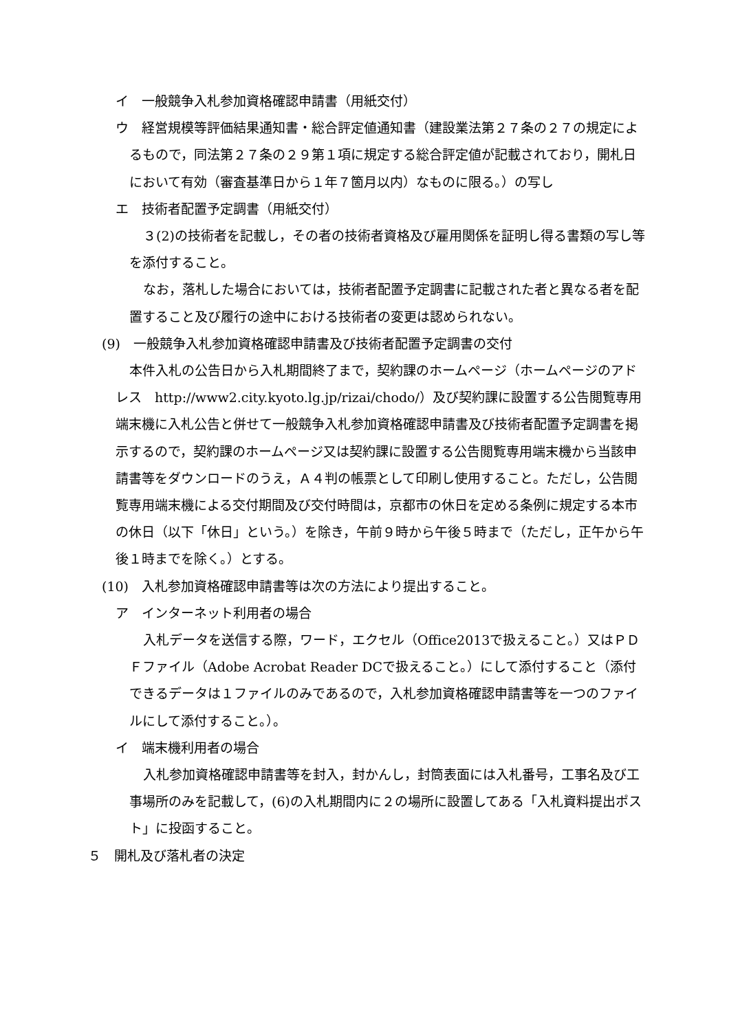イ　一般競争入札参加資格確認申請書（用紙交付）
ウ　経営規模等評価結果通知書・総合評定値通知書（建設業法第２７条の２７の規定によるもので，同法第２７条の２９第１項に規定する総合評定値が記載されており，開札日において有効（審査基準日から１年７箇月以内）なものに限る。）の写し
エ　技術者配置予定調書（用紙交付）
３(2)の技術者を記載し，その者の技術者資格及び雇用関係を証明し得る書類の写し等を添付すること。
なお，落札した場合においては，技術者配置予定調書に記載された者と異なる者を配置すること及び履行の途中における技術者の変更は認められない。
(9)　一般競争入札参加資格確認申請書及び技術者配置予定調書の交付
本件入札の公告日から入札期間終了まで，契約課のホームページ（ホームページのアドレス　http://www2.city.kyoto.lg.jp/rizai/chodo/）及び契約課に設置する公告閲覧専用端末機に入札公告と併せて一般競争入札参加資格確認申請書及び技術者配置予定調書を掲示するので，契約課のホームページ又は契約課に設置する公告閲覧専用端末機から当該申請書等をダウンロードのうえ，Ａ４判の帳票として印刷し使用すること。ただし，公告閲覧専用端末機による交付期間及び交付時間は，京都市の休日を定める条例に規定する本市の休日（以下「休日」という。）を除き，午前９時から午後５時まで（ただし，正午から午後１時までを除く。）とする。
(10)　入札参加資格確認申請書等は次の方法により提出すること。
ア　インターネット利用者の場合
入札データを送信する際，ワード，エクセル（Office2013で扱えること。）又はＰＤＦファイル（Adobe Acrobat Reader DCで扱えること。）にして添付すること（添付できるデータは１ファイルのみであるので，入札参加資格確認申請書等を一つのファイルにして添付すること。）。
イ　端末機利用者の場合
入札参加資格確認申請書等を封入，封かんし，封筒表面には入札番号，工事名及び工事場所のみを記載して，(6)の入札期間内に２の場所に設置してある「入札資料提出ポスト」に投函すること。
５　開札及び落札者の決定